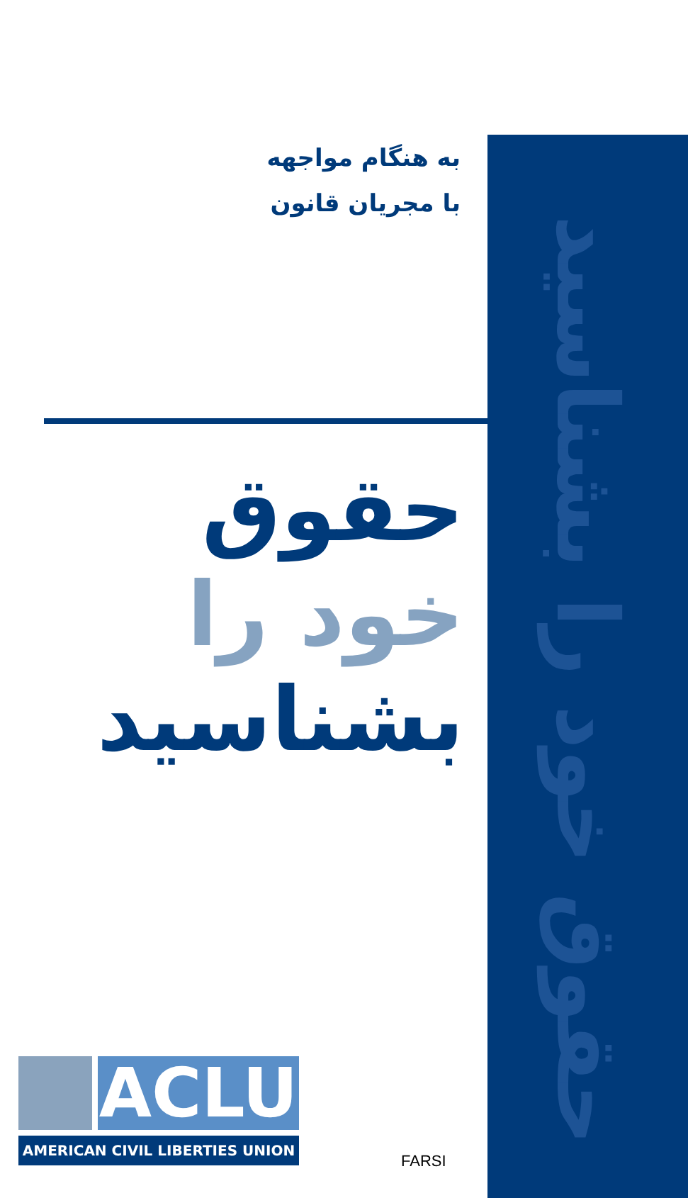حقوق خود را بشناسید
به هنگام مواجهه
با مجریان قانون
حقوق
خود را
بشناسید
ACLU
AMERICAN CIVIL LIBERTIES UNION
FARSI